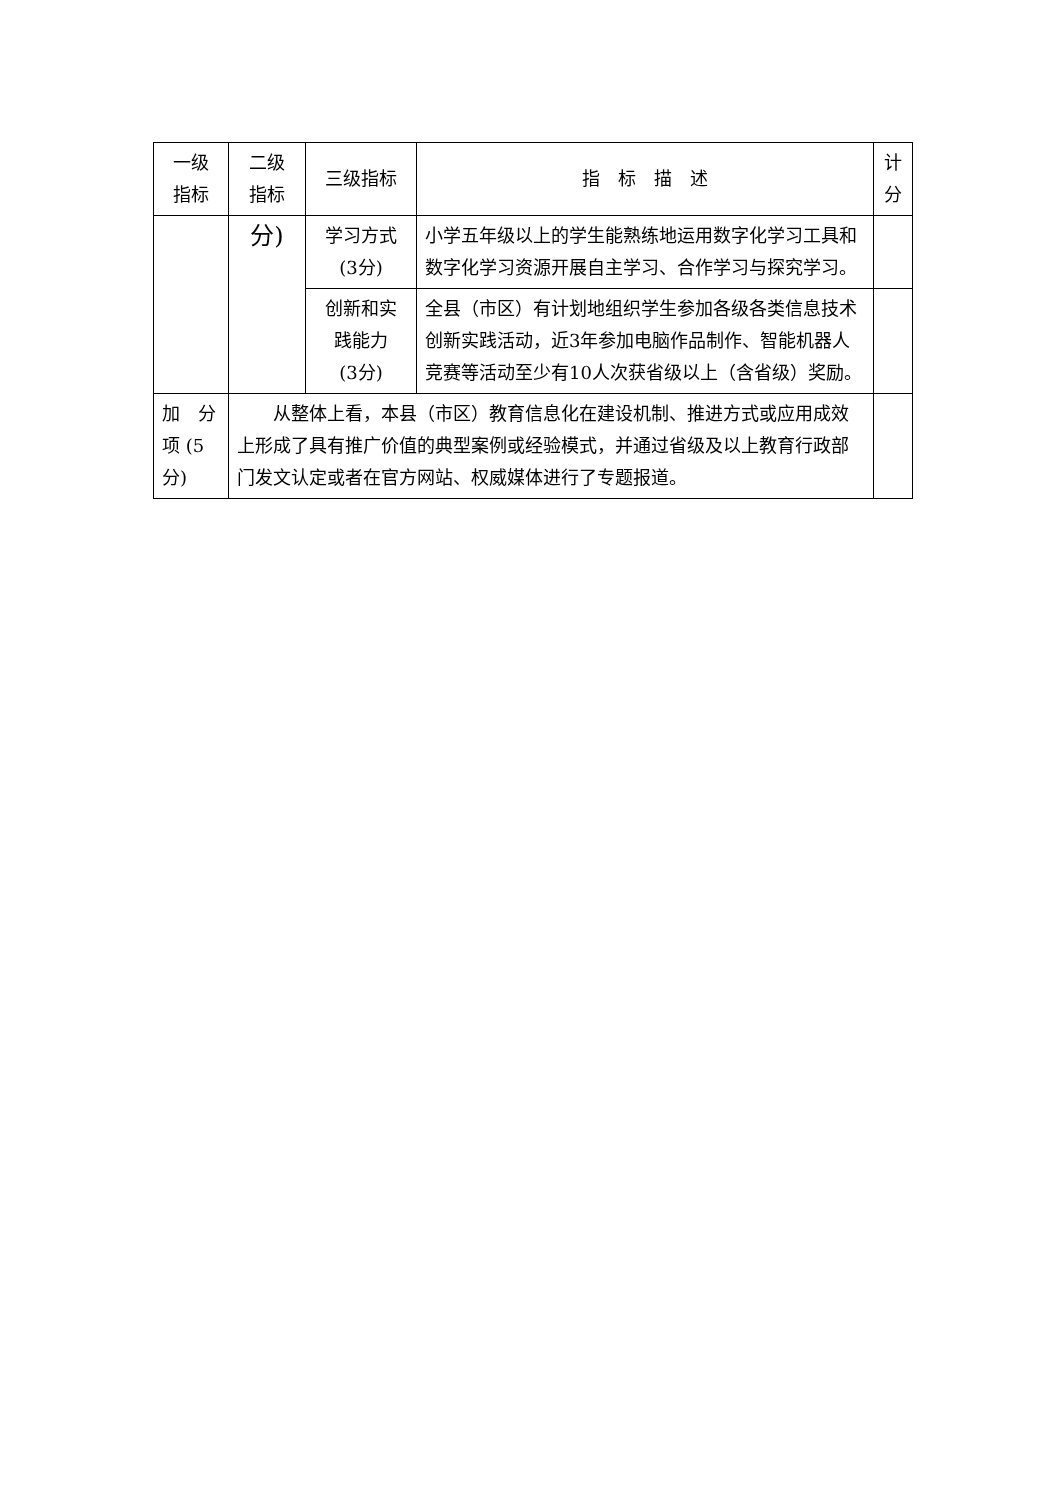| 一级 指标 | 二级 指标 | 三级指标 | 指 标 描 述 | 计 分 |
| --- | --- | --- | --- | --- |
| | 分) | 学习方式 (3分) | 小学五年级以上的学生能熟练地运用数字化学习工具和数字化学习资源开展自主学习、合作学习与探究学习。 | |
| | | 创新和实 践能力 (3分) | 全县（市区）有计划地组织学生参加各级各类信息技术创新实践活动，近3年参加电脑作品制作、智能机器人竞赛等活动至少有10人次获省级以上（含省级）奖励。 | |
| 加 分 项 (5 分) | 从整体上看，本县（市区）教育信息化在建设机制、推进方式或应用成效上形成了具有推广价值的典型案例或经验模式，并通过省级及以上教育行政部门发文认定或者在官方网站、权威媒体进行了专题报道。 | | | |